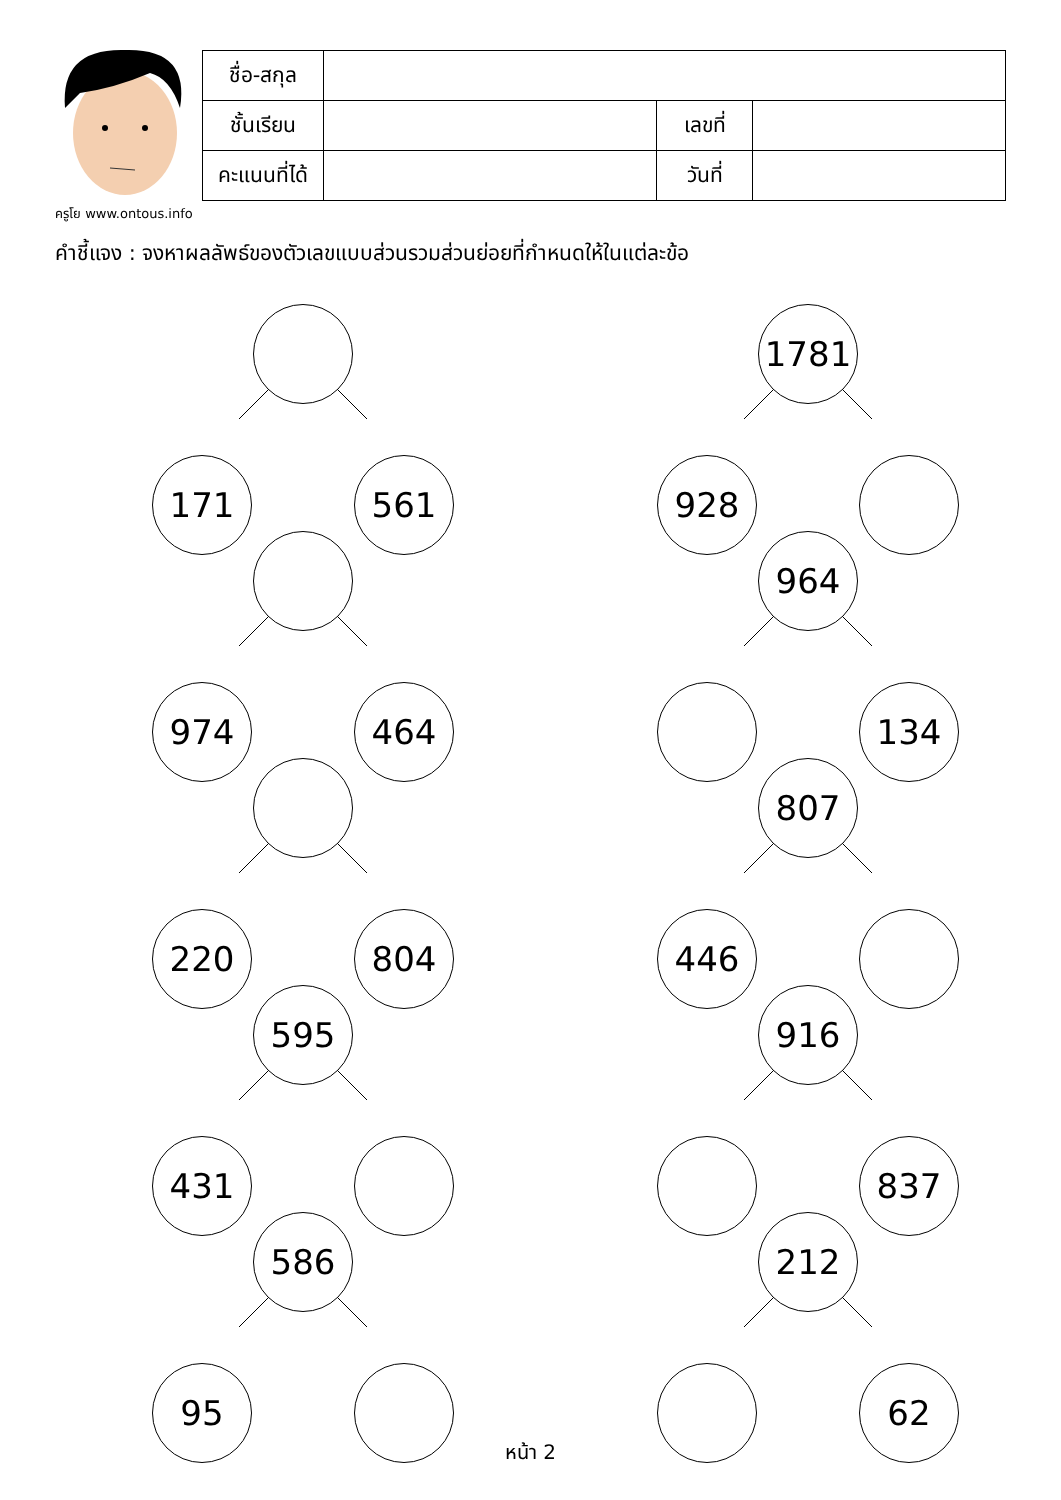ครูโย www.ontous.info
| ชื่อ-สกุล | | | |
| ชั้นเรียน | | เลขที่ | |
| คะแนนที่ได้ | | วันที่ | |
คำชี้แจง : จงหาผลลัพธ์ของตัวเลขแบบส่วนรวมส่วนย่อยที่กำหนดให้ในแต่ละข้อ
171 561
1781
928
974 464
964
134
220 804
807
446
595
431
916
837
586
95
212
62
หน้า 2